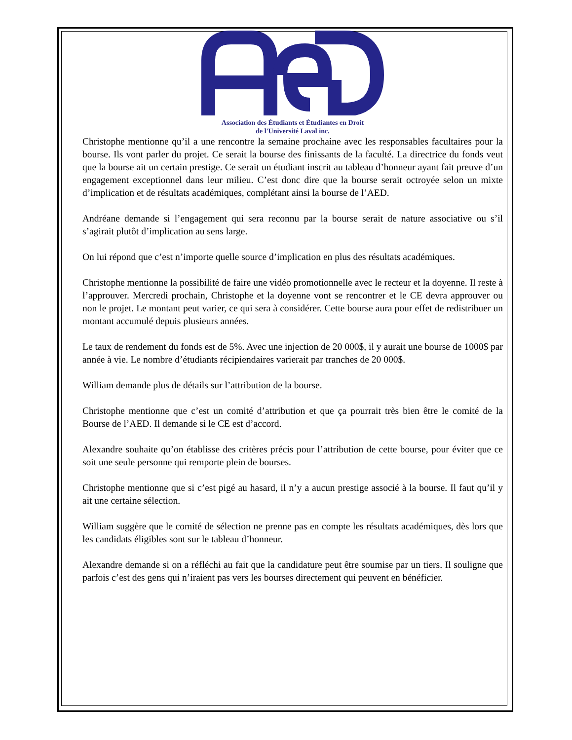Association des Étudiants et Étudiantes en Droit
de l'Université Laval inc.
Christophe mentionne qu’il a une rencontre la semaine prochaine avec les responsables facultaires pour la bourse. Ils vont parler du projet. Ce serait la bourse des finissants de la faculté. La directrice du fonds veut que la bourse ait un certain prestige. Ce serait un étudiant inscrit au tableau d’honneur ayant fait preuve d’un engagement exceptionnel dans leur milieu. C’est donc dire que la bourse serait octroyée selon un mixte d’implication et de résultats académiques, complétant ainsi la bourse de l’AED.
Andréane demande si l’engagement qui sera reconnu par la bourse serait de nature associative ou s’il s’agirait plutôt d’implication au sens large.
On lui répond que c’est n’importe quelle source d’implication en plus des résultats académiques.
Christophe mentionne la possibilité de faire une vidéo promotionnelle avec le recteur et la doyenne. Il reste à l’approuver. Mercredi prochain, Christophe et la doyenne vont se rencontrer et le CE devra approuver ou non le projet. Le montant peut varier, ce qui sera à considérer. Cette bourse aura pour effet de redistribuer un montant accumulé depuis plusieurs années.
Le taux de rendement du fonds est de 5%. Avec une injection de 20 000$, il y aurait une bourse de 1000$ par année à vie. Le nombre d’étudiants récipiendaires varierait par tranches de 20 000$.
William demande plus de détails sur l’attribution de la bourse.
Christophe mentionne que c’est un comité d’attribution et que ça pourrait très bien être le comité de la Bourse de l’AED. Il demande si le CE est d’accord.
Alexandre souhaite qu’on établisse des critères précis pour l’attribution de cette bourse, pour éviter que ce soit une seule personne qui remporte plein de bourses.
Christophe mentionne que si c’est pigé au hasard, il n’y a aucun prestige associé à la bourse. Il faut qu’il y ait une certaine sélection.
William suggère que le comité de sélection ne prenne pas en compte les résultats académiques, dès lors que les candidats éligibles sont sur le tableau d’honneur.
Alexandre demande si on a réfléchi au fait que la candidature peut être soumise par un tiers. Il souligne que parfois c’est des gens qui n’iraient pas vers les bourses directement qui peuvent en bénéficier.